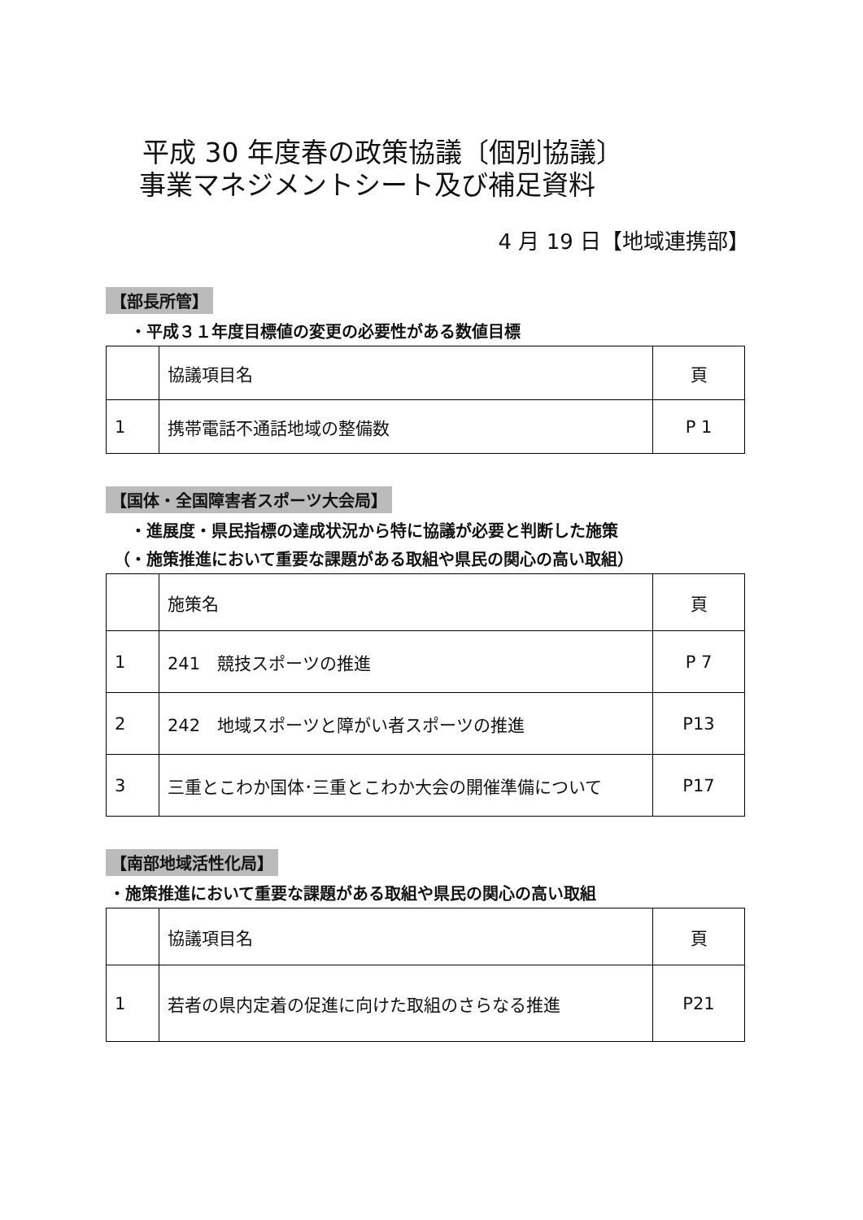平成 30 年度春の政策協議〔個別協議〕
事業マネジメントシート及び補足資料
4 月 19 日【地域連携部】
【部長所管】
・平成３１年度目標値の変更の必要性がある数値目標
| | 協議項目名 | 頁 |
| 1 | 携帯電話不通話地域の整備数 | P 1 |
【国体・全国障害者スポーツ大会局】
・進展度・県民指標の達成状況から特に協議が必要と判断した施策
（・施策推進において重要な課題がある取組や県民の関心の高い取組）
| | 施策名 | 頁 |
| 1 | 241 競技スポーツの推進 | P 7 |
| 2 | 242 地域スポーツと障がい者スポーツの推進 | P13 |
| 3 | 三重とこわか国体･三重とこわか大会の開催準備について | P17 |
【南部地域活性化局】
・施策推進において重要な課題がある取組や県民の関心の高い取組
| | 協議項目名 | 頁 |
| 1 | 若者の県内定着の促進に向けた取組のさらなる推進 | P21 |